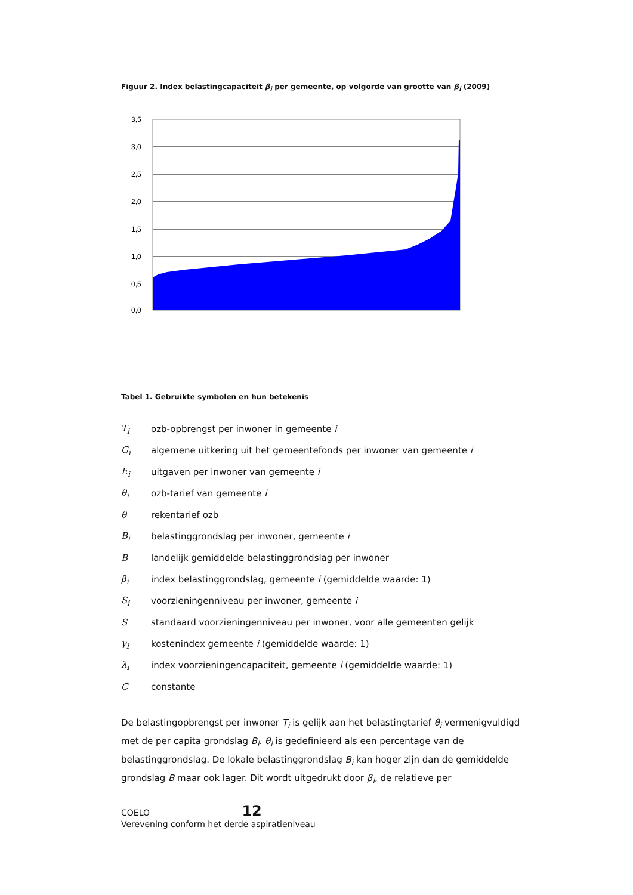Figuur 2. Index belastingcapaciteit β<sub>i</sub> per gemeente, op volgorde van grootte van β<sub>i</sub> (2009)
3,5
3,0
2,5
2,0
1,5
1,0
0,5
0,0
Tabel 1. Gebruikte symbolen en hun betekenis
| T<sub>i</sub> | ozb-opbrengst per inwoner in gemeente i |
| G<sub>i</sub> | algemene uitkering uit het gemeentefonds per inwoner van gemeente i |
| E<sub>i</sub> | uitgaven per inwoner van gemeente i |
| θ<sub>i</sub> | ozb-tarief van gemeente i |
| θ | rekentarief ozb |
| B<sub>i</sub> | belastinggrondslag per inwoner, gemeente i |
| B | landelijk gemiddelde belastinggrondslag per inwoner |
| β<sub>i</sub> | index belastinggrondslag, gemeente i (gemiddelde waarde: 1) |
| S<sub>i</sub> | voorzieningenniveau per inwoner, gemeente i |
| S | standaard voorzieningenniveau per inwoner, voor alle gemeenten gelijk |
| γ<sub>i</sub> | kostenindex gemeente i (gemiddelde waarde: 1) |
| λ<sub>i</sub> | index voorzieningencapaciteit, gemeente i (gemiddelde waarde: 1) |
| C | constante |
De belastingopbrengst per inwoner T<sub>i</sub> is gelijk aan het belastingtarief θ<sub>i</sub> vermenigvuldigd met de per capita grondslag B<sub>i</sub>. θ<sub>i</sub> is gedefinieerd als een percentage van de belastinggrondslag. De lokale belastinggrondslag B<sub>i</sub> kan hoger zijn dan de gemiddelde grondslag B maar ook lager. Dit wordt uitgedrukt door β<sub>i</sub>, de relatieve per
COELO 12
Verevening conform het derde aspiratieniveau